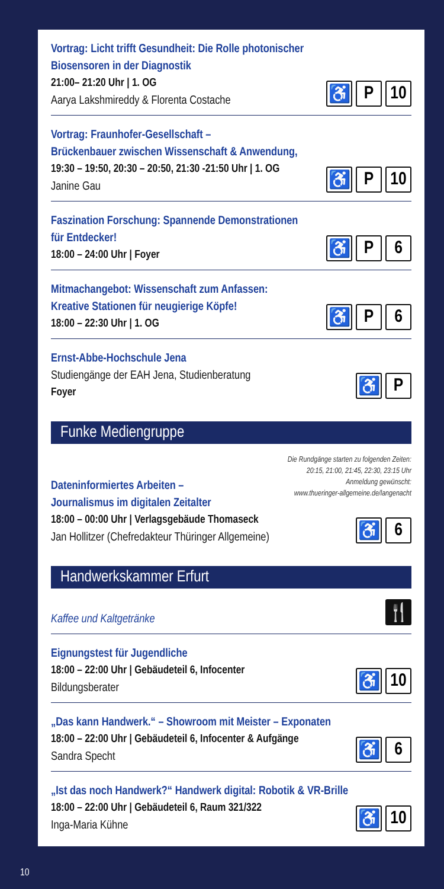Vortrag: Licht trifft Gesundheit: Die Rolle photonischer
Biosensoren in der Diagnostik
21:00– 21:20 Uhr | 1. OG
Aarya Lakshmireddy & Florenta Costache
♿ P 10
Vortrag: Fraunhofer-Gesellschaft –
Brückenbauer zwischen Wissenschaft & Anwendung,
19:30 – 19:50, 20:30 – 20:50, 21:30 -21:50 Uhr | 1. OG
Janine Gau
♿ P 10
Faszination Forschung: Spannende Demonstrationen
für Entdecker!
18:00 – 24:00 Uhr | Foyer
♿ P 6
Mitmachangebot: Wissenschaft zum Anfassen:
Kreative Stationen für neugierige Köpfe!
18:00 – 22:30 Uhr | 1. OG
♿ P 6
Ernst-Abbe-Hochschule Jena
Studiengänge der EAH Jena, Studienberatung
Foyer
♿ P
Funke Mediengruppe
Dateninformiertes Arbeiten –
Journalismus im digitalen Zeitalter
18:00 – 00:00 Uhr | Verlagsgebäude Thomaseck
Jan Hollitzer (Chefredakteur Thüringer Allgemeine)
Die Rundgänge starten zu folgenden Zeiten:
20:15, 21:00, 21:45, 22:30, 23:15 Uhr
Anmeldung gewünscht:
www.thueringer-allgemeine.de/langenacht
♿ 6
Handwerkskammer Erfurt
Kaffee und Kaltgetränke
🍴
Eignungstest für Jugendliche
18:00 – 22:00 Uhr | Gebäudeteil 6, Infocenter
Bildungsberater
♿ 10
„Das kann Handwerk.“ – Showroom mit Meister – Exponaten
18:00 – 22:00 Uhr | Gebäudeteil 6, Infocenter & Aufgänge
Sandra Specht
♿ 6
„Ist das noch Handwerk?“ Handwerk digital: Robotik & VR-Brille
18:00 – 22:00 Uhr | Gebäudeteil 6, Raum 321/322
Inga-Maria Kühne
♿ 10
10